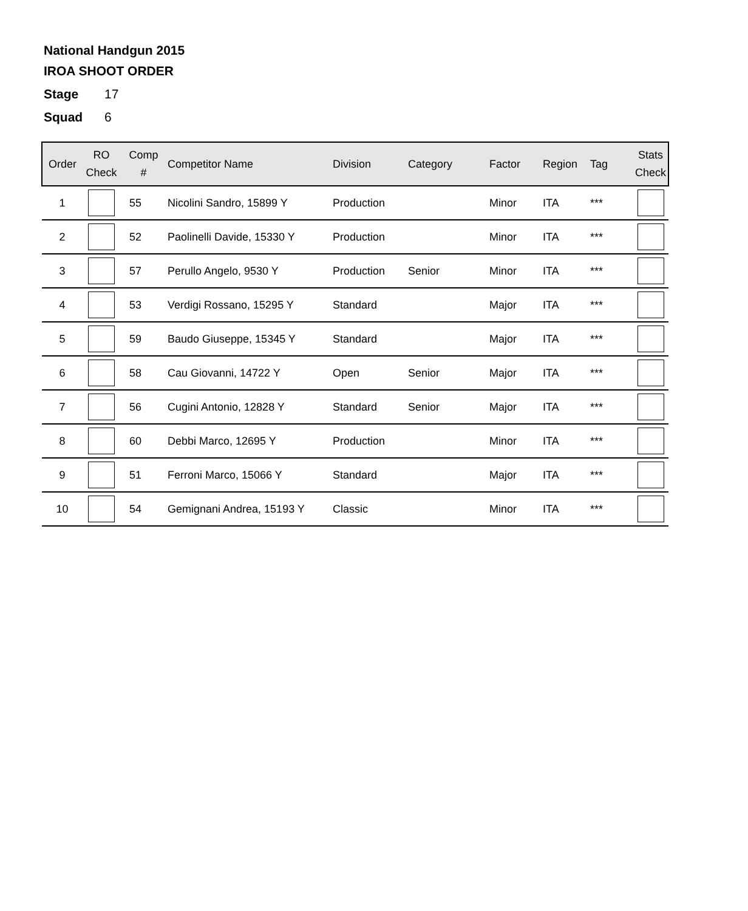National Handgun 2015
IROA SHOOT ORDER
Stage 17
Squad 6
| Order | RO Check | Comp # | Competitor Name | Division | Category | Factor | Region | Tag | Stats Check |
| --- | --- | --- | --- | --- | --- | --- | --- | --- | --- |
| 1 | | 55 | Nicolini Sandro, 15899 Y | Production | | Minor | ITA | *** | |
| 2 | | 52 | Paolinelli Davide, 15330 Y | Production | | Minor | ITA | *** | |
| 3 | | 57 | Perullo Angelo, 9530 Y | Production | Senior | Minor | ITA | *** | |
| 4 | | 53 | Verdigi Rossano, 15295 Y | Standard | | Major | ITA | *** | |
| 5 | | 59 | Baudo Giuseppe, 15345 Y | Standard | | Major | ITA | *** | |
| 6 | | 58 | Cau Giovanni, 14722 Y | Open | Senior | Major | ITA | *** | |
| 7 | | 56 | Cugini Antonio, 12828 Y | Standard | Senior | Major | ITA | *** | |
| 8 | | 60 | Debbi Marco, 12695 Y | Production | | Minor | ITA | *** | |
| 9 | | 51 | Ferroni Marco, 15066 Y | Standard | | Major | ITA | *** | |
| 10 | | 54 | Gemignani Andrea, 15193 Y | Classic | | Minor | ITA | *** | |